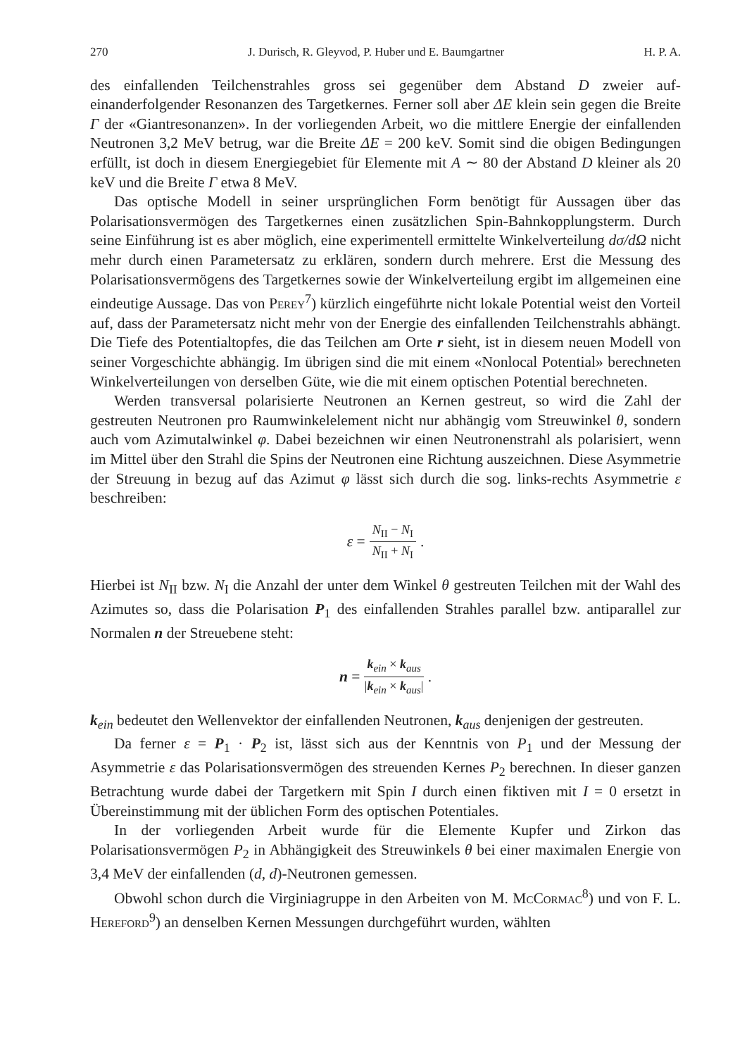270 J. Durisch, R. Gleyvod, P. Huber und E. Baumgartner H. P. A.
des einfallenden Teilchenstrahles gross sei gegenüber dem Abstand D zweier auf­einanderfolgender Resonanzen des Targetkernes. Ferner soll aber ΔE klein sein gegen die Breite Γ der «Giantresonanzen». In der vorliegenden Arbeit, wo die mittlere Energie der einfallenden Neutronen 3,2 MeV betrug, war die Breite ΔE = 200 keV. Somit sind die obigen Bedingungen erfüllt, ist doch in diesem Energiegebiet für Ele­mente mit A ∼ 80 der Abstand D kleiner als 20 keV und die Breite Γ etwa 8 MeV.
Das optische Modell in seiner ursprünglichen Form benötigt für Aussagen über das Polarisationsvermögen des Targetkernes einen zusätzlichen Spin-Bahnkopplungs­term. Durch seine Einführung ist es aber möglich, eine experimentell ermittelte Winkelverteilung dσ/dΩ nicht mehr durch einen Parametersatz zu erklären, sondern durch mehrere. Erst die Messung des Polarisationsvermögens des Targetkernes so­wie der Winkelverteilung ergibt im allgemeinen eine eindeutige Aussage. Das von Perey<sup>7</sup>) kürzlich eingeführte nicht lokale Potential weist den Vorteil auf, dass der Parametersatz nicht mehr von der Energie des einfallenden Teilchenstrahls abhängt. Die Tiefe des Potentialtopfes, die das Teilchen am Orte r sieht, ist in diesem neuen Modell von seiner Vorgeschichte abhängig. Im übrigen sind die mit einem «Nonlocal Potential» berechneten Winkelverteilungen von derselben Güte, wie die mit einem optischen Potential berechneten.
Werden transversal polarisierte Neutronen an Kernen gestreut, so wird die Zahl der gestreuten Neutronen pro Raumwinkelelement nicht nur abhängig vom Streu­winkel θ, sondern auch vom Azimutalwinkel φ. Dabei bezeichnen wir einen Neu­tronenstrahl als polarisiert, wenn im Mittel über den Strahl die Spins der Neutronen eine Richtung auszeichnen. Diese Asymmetrie der Streuung in bezug auf das Azi­mut φ lässt sich durch die sog. links-rechts Asymmetrie ε beschreiben:
ε = N<sub>II</sub> − N<sub>I</sub> N<sub>II</sub> + N<sub>I</sub>.
Hierbei ist N<sub>II</sub> bzw. N<sub>I</sub> die Anzahl der unter dem Winkel θ gestreuten Teilchen mit der Wahl des Azimutes so, dass die Polarisation P<sub>1</sub> des einfallenden Strahles parallel bzw. antiparallel zur Normalen n der Streuebene steht:
n = k<sub>ein</sub> × k<sub>aus</sub> |k<sub>ein</sub> × k<sub>aus</sub>|.
k<sub>ein</sub> bedeutet den Wellenvektor der einfallenden Neutronen, k<sub>aus</sub> denjenigen der ge­streuten.
Da ferner ε = P<sub>1</sub> · P<sub>2</sub> ist, lässt sich aus der Kenntnis von P<sub>1</sub> und der Messung der Asymmetrie ε das Polarisationsvermögen des streuenden Kernes P<sub>2</sub> berechnen. In dieser ganzen Betrachtung wurde dabei der Targetkern mit Spin I durch einen fiktiven mit I = 0 ersetzt in Übereinstimmung mit der üblichen Form des optischen Potentiales.
In der vorliegenden Arbeit wurde für die Elemente Kupfer und Zirkon das Polarisationsvermögen P<sub>2</sub> in Abhängigkeit des Streuwinkels θ bei einer maximalen Energie von 3,4 MeV der einfallenden (d, d)-Neutronen gemessen.
Obwohl schon durch die Virginiagruppe in den Arbeiten von M. McCormac<sup>8</sup>) und von F. L. Hereford<sup>9</sup>) an denselben Kernen Messungen durchgeführt wurden, wählten